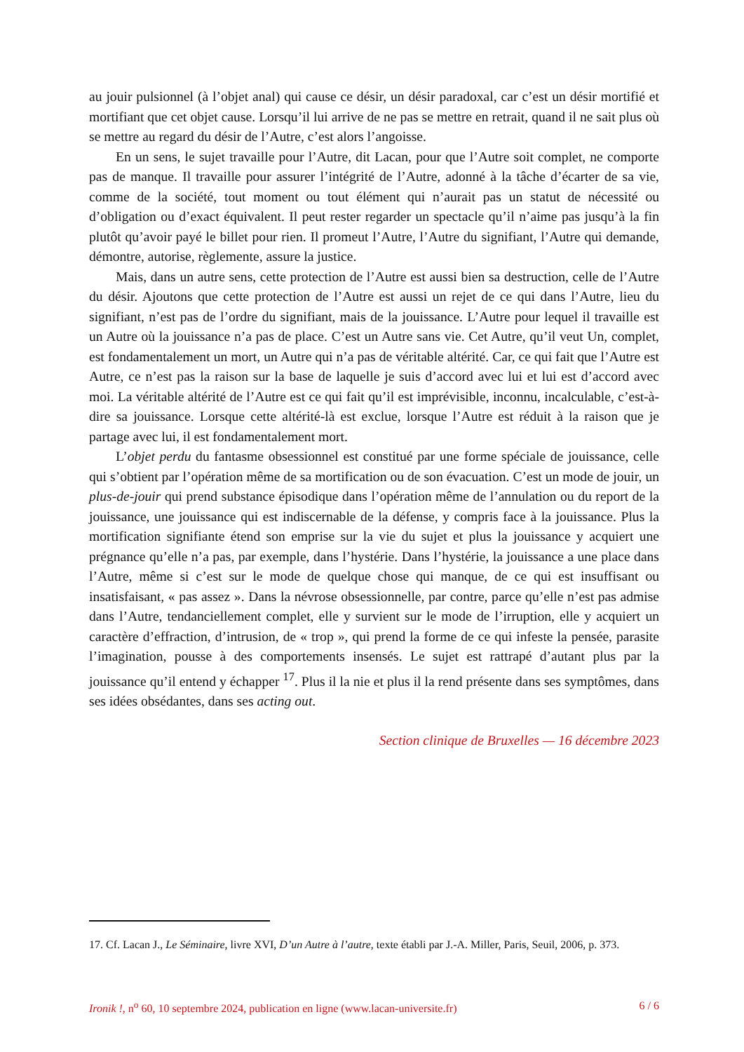au jouir pulsionnel (à l’objet anal) qui cause ce désir, un désir paradoxal, car c’est un désir mortifié et mortifiant que cet objet cause. Lorsqu’il lui arrive de ne pas se mettre en retrait, quand il ne sait plus où se mettre au regard du désir de l’Autre, c’est alors l’angoisse.
En un sens, le sujet travaille pour l’Autre, dit Lacan, pour que l’Autre soit complet, ne comporte pas de manque. Il travaille pour assurer l’intégrité de l’Autre, adonné à la tâche d’écarter de sa vie, comme de la société, tout moment ou tout élément qui n’aurait pas un statut de nécessité ou d’obligation ou d’exact équivalent. Il peut rester regarder un spectacle qu’il n’aime pas jusqu’à la fin plutôt qu’avoir payé le billet pour rien. Il promeut l’Autre, l’Autre du signifiant, l’Autre qui demande, démontre, autorise, règlemente, assure la justice.
Mais, dans un autre sens, cette protection de l’Autre est aussi bien sa destruction, celle de l’Autre du désir. Ajoutons que cette protection de l’Autre est aussi un rejet de ce qui dans l’Autre, lieu du signifiant, n’est pas de l’ordre du signifiant, mais de la jouissance. L’Autre pour lequel il travaille est un Autre où la jouissance n’a pas de place. C’est un Autre sans vie. Cet Autre, qu’il veut Un, complet, est fondamentalement un mort, un Autre qui n’a pas de véritable altérité. Car, ce qui fait que l’Autre est Autre, ce n’est pas la raison sur la base de laquelle je suis d’accord avec lui et lui est d’accord avec moi. La véritable altérité de l’Autre est ce qui fait qu’il est imprévisible, inconnu, incalculable, c’est-à-dire sa jouissance. Lorsque cette altérité-là est exclue, lorsque l’Autre est réduit à la raison que je partage avec lui, il est fondamentalement mort.
L’objet perdu du fantasme obsessionnel est constitué par une forme spéciale de jouissance, celle qui s’obtient par l’opération même de sa mortification ou de son évacuation. C’est un mode de jouir, un plus-de-jouir qui prend substance épisodique dans l’opération même de l’annulation ou du report de la jouissance, une jouissance qui est indiscernable de la défense, y compris face à la jouissance. Plus la mortification signifiante étend son emprise sur la vie du sujet et plus la jouissance y acquiert une prégnance qu’elle n’a pas, par exemple, dans l’hystérie. Dans l’hystérie, la jouissance a une place dans l’Autre, même si c’est sur le mode de quelque chose qui manque, de ce qui est insuffisant ou insatisfaisant, « pas assez ». Dans la névrose obsessionnelle, par contre, parce qu’elle n’est pas admise dans l’Autre, tendanciellement complet, elle y survient sur le mode de l’irruption, elle y acquiert un caractère d’effraction, d’intrusion, de « trop », qui prend la forme de ce qui infeste la pensée, parasite l’imagination, pousse à des comportements insensés. Le sujet est rattrapé d’autant plus par la jouissance qu’il entend y échapper <sup>17</sup>. Plus il la nie et plus il la rend présente dans ses symptômes, dans ses idées obsédantes, dans ses acting out.
Section clinique de Bruxelles — 16 décembre 2023
17. Cf. Lacan J., Le Séminaire, livre XVI, D’un Autre à l’autre, texte établi par J.-A. Miller, Paris, Seuil, 2006, p. 373.
Ironik !, n<sup>o</sup> 60, 10 septembre 2024, publication en ligne (www.lacan-universite.fr) 6 / 6